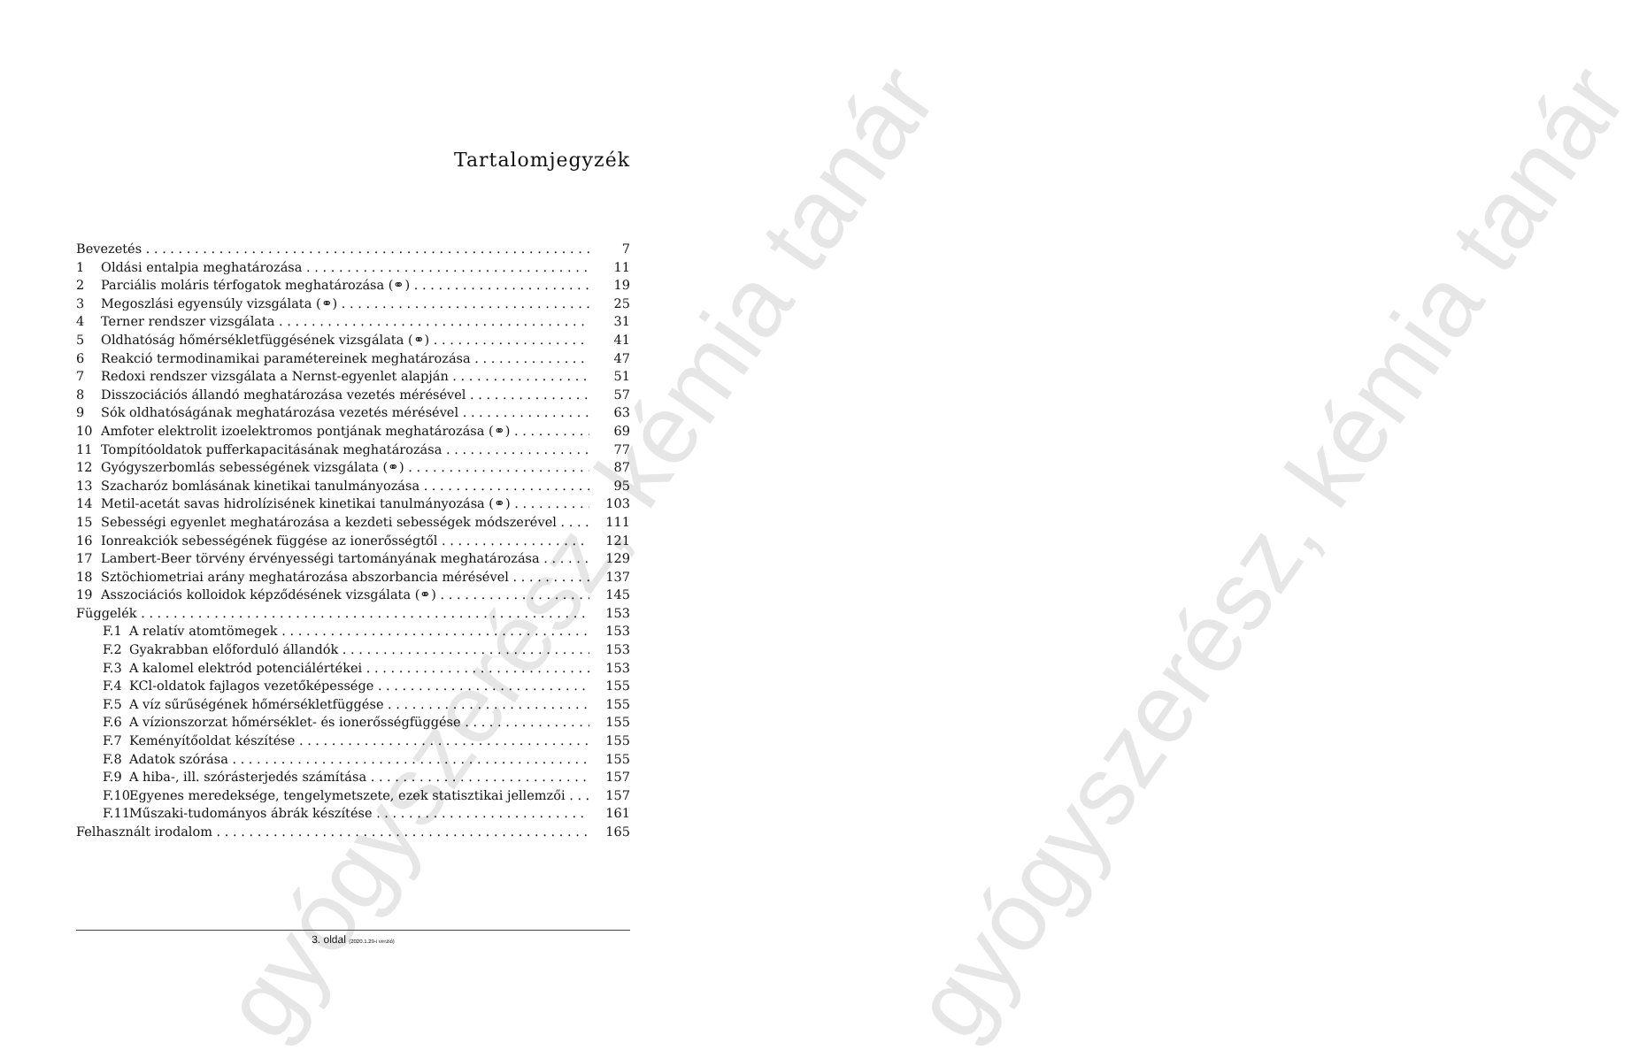gyógyszerész, kémia tanár gyógyszerész, kémia tanár
Tartalomjegyzék
Bevezetés 7
1 Oldási entalpia meghatározása 11
2 Parciális moláris térfogatok meghatározása (⚭) 19
3 Megoszlási egyensúly vizsgálata (⚭) 25
4 Terner rendszer vizsgálata 31
5 Oldhatóság hőmérsékletfüggésének vizsgálata (⚭) 41
6 Reakció termodinamikai paramétereinek meghatározása 47
7 Redoxi rendszer vizsgálata a Nernst-egyenlet alapján 51
8 Disszociációs állandó meghatározása vezetés mérésével 57
9 Sók oldhatóságának meghatározása vezetés mérésével 63
10 Amfoter elektrolit izoelektromos pontjának meghatározása (⚭) 69
11 Tompítóoldatok pufferkapacitásának meghatározása 77
12 Gyógyszerbomlás sebességének vizsgálata (⚭) 87
13 Szacharóz bomlásának kinetikai tanulmányozása 95
14 Metil-acetát savas hidrolízisének kinetikai tanulmányozása (⚭) 103
15 Sebességi egyenlet meghatározása a kezdeti sebességek módszerével 111
16 Ionreakciók sebességének függése az ionerősségtől 121
17 Lambert-Beer törvény érvényességi tartományának meghatározása 129
18 Sztöchiometriai arány meghatározása abszorbancia mérésével 137
19 Asszociációs kolloidok képződésének vizsgálata (⚭) 145
Függelék 153
F.1 A relatív atomtömegek 153
F.2 Gyakrabban előforduló állandók 153
F.3 A kalomel elektród potenciálértékei 153
F.4 KCl-oldatok fajlagos vezetőképessége 155
F.5 A víz sűrűségének hőmérsékletfüggése 155
F.6 A vízionszorzat hőmérséklet- és ionerősségfüggése 155
F.7 Keményítőoldat készítése 155
F.8 Adatok szórása 155
F.9 A hiba-, ill. szórásterjedés számítása 157
F.10 Egyenes meredeksége, tengelymetszete, ezek statisztikai jellemzői 157
F.11 Műszaki-tudományos ábrák készítése 161
Felhasznált irodalom 165
3. oldal (2020.1.29-i verzió)